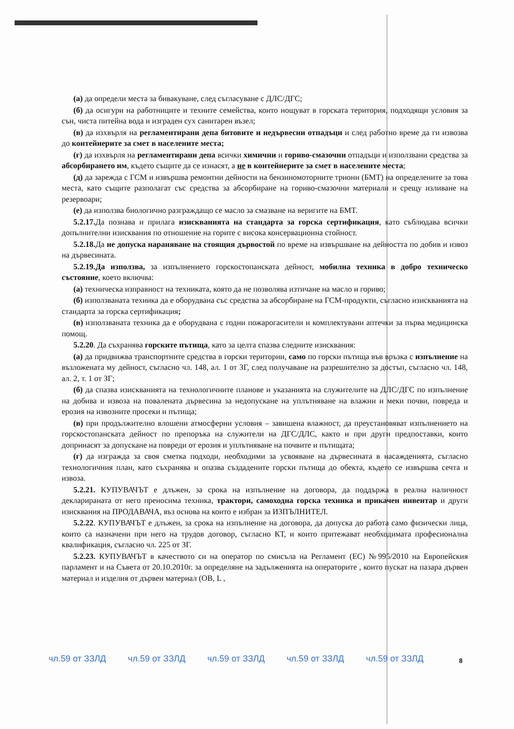(а) да определи места за бивакуване, след съгласуване с ДЛС/ДГС;
(б) да осигури на работниците и техните семейства, които нощуват в горската територия, подходящи условия за сън, чиста питейна вода и изграден сух санитарен възел;
(в) да изхвърля на регламентирани депа битовите и недървесни отпадъци и след работно време да ги извозва до контейнерите за смет в населените места;
(г) да изхвърля на регламентирани депа всички химични и гориво-смазочни отпадъци и използвани средства за абсорбирането им, където същите да се изнасят, а не в контейнерите за смет в населените места;
(д) да зарежда с ГСМ и извършва ремонтни дейности на бензиномоторните триони (БМТ) на определените за това места, като същите разполагат със средства за абсорбиране на гориво-смазочни материали и срещу изливане на резервоари;
(е) да използва биологично разграждащо се масло за смазване на веригите на БМТ.
5.2.17. Да познава и прилага изискванията на стандарта за горска сертификация, като съблюдава всички допълнителни изисквания по отношение на горите с висока консервационна стойност.
5.2.18. Да не допуска нараняване на стоящия дървостой по време на извършване на дейността по добив и извоз на дървесината.
5.2.19.Да използва, за изпълнението горскостопанската дейност, мобилна техника в добро техническо състояние, което включва:
(а) техническа изправност на техниката, която да не позволява изтичане на масло и гориво;
(б) използваната техника да е оборудвана със средства за абсорбиране на ГСМ-продукти, съгласно изискванията на стандарта за горска сертификация;
(в) използваната техника да е оборудвана с годни пожарогасители и комплектувани аптечки за първа медицинска помощ.
5.2.20. Да съхранява горските пътища, като за целта спазва следните изисквания:
(а) да придвижва транспортните средства в горски територии, само по горски пътища във връзка с изпълнение на възложената му дейност, съгласно чл. 148, ал. 1 от ЗГ, след получаване на разрешително за достъп, съгласно чл. 148, ал. 2, т. 1 от ЗГ;
(б) да спазва изискванията на технологичните планове и указанията на служителите на ДЛС/ДГС по изпълнение на добива и извоза на повалената дървесина за недопускане на уплътняване на влажни и меки почви, повреда и ерозия на извозните просеки и пътища;
(в) при продължително влошени атмосферни условия – завишена влажност, да преустановяват изпълнението на горскостопанската дейност по препоръка на служители на ДГС/ДЛС, както и при други предпоставки, които допринасят за допускане на повреди от ерозия и уплътняване на почвите и пътищата;
(г) да изгражда за своя сметка подходи, необходими за усвояване на дървесината в насажденията, съгласно технологичния план, като съхранява и опазва създадените горски пътища до обекта, където се извършва сечта и извоза.
5.2.21. КУПУВАЧЪТ е длъжен, за срока на изпълнение на договора, да поддържа в реална наличност декларираната от него преносима техника, трактори, самоходна горска техника и прикачен инвентар и други изисквания на ПРОДАВАЧА, въз основа на които е избран за ИЗПЪЛНИТЕЛ.
5.2.22. КУПУВАЧЪТ е длъжен, за срока на изпълнение на договора, да допуска до работа само физически лица, които са назначени при него на трудов договор, съгласно КТ, и които притежават необходимата професионална квалификация, съгласно чл. 225 от ЗГ.
5.2.23. КУПУВАЧЪТ в качеството си на оператор по смисъла на Регламент (ЕС) №995/2010 на Европейския парламент и на Съвета от 20.10.2010г. за определяне на задълженията на операторите , които пускат на пазара дървен материал и изделия от дървен материал (ОВ, L ,
чл.59 от ЗЗЛД чл.59 от ЗЗЛД чл.59 от ЗЗЛД чл.59 от ЗЗЛД чл.59 от ЗЗЛД 8